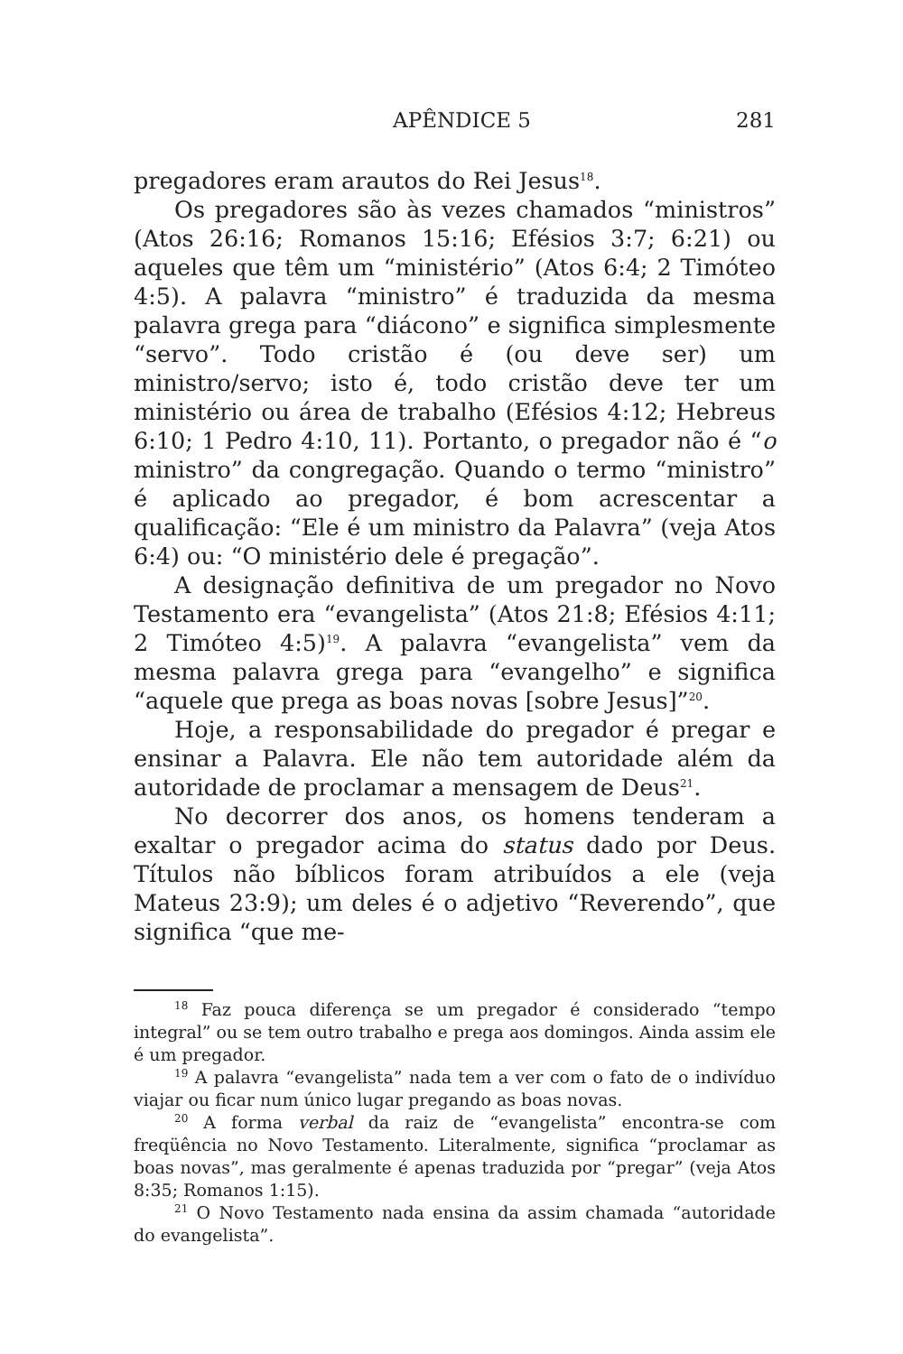APÊNDICE 5 281
pregadores eram arautos do Rei Jesus<sup>18</sup>.
Os pregadores são às vezes chamados “ministros” (Atos 26:16; Romanos 15:16; Efésios 3:7; 6:21) ou aqueles que têm um “ministério” (Atos 6:4; 2 Timóteo 4:5). A palavra “ministro” é traduzida da mesma palavra grega para “diácono” e significa simplesmente “servo”. Todo cristão é (ou deve ser) um ministro/servo; isto é, todo cristão deve ter um ministério ou área de trabalho (Efésios 4:12; Hebreus 6:10; 1 Pedro 4:10, 11). Portanto, o pregador não é “o ministro” da congregação. Quando o termo “ministro” é aplicado ao pregador, é bom acrescentar a qualificação: “Ele é um ministro da Palavra” (veja Atos 6:4) ou: “O ministério dele é pregação”.
A designação definitiva de um pregador no Novo Testamento era “evangelista” (Atos 21:8; Efésios 4:11; 2 Timóteo 4:5)<sup>19</sup>. A palavra “evangelista” vem da mesma palavra grega para “evangelho” e significa “aquele que prega as boas novas [sobre Jesus]”<sup>20</sup>.
Hoje, a responsabilidade do pregador é pregar e ensinar a Palavra. Ele não tem autoridade além da autoridade de proclamar a mensagem de Deus<sup>21</sup>.
No decorrer dos anos, os homens tenderam a exaltar o pregador acima do status dado por Deus. Títulos não bíblicos foram atribuídos a ele (veja Mateus 23:9); um deles é o adjetivo “Reverendo”, que significa “que me-
<sup>18</sup> Faz pouca diferença se um pregador é considerado “tempo integral” ou se tem outro trabalho e prega aos domingos. Ainda assim ele é um pregador.
<sup>19</sup> A palavra “evangelista” nada tem a ver com o fato de o indivíduo viajar ou ficar num único lugar pregando as boas novas.
<sup>20</sup> A forma verbal da raiz de “evangelista” encontra-se com freqüência no Novo Testamento. Literalmente, significa “proclamar as boas novas”, mas geralmente é apenas traduzida por “pregar” (veja Atos 8:35; Romanos 1:15).
<sup>21</sup> O Novo Testamento nada ensina da assim chamada “autoridade do evangelista”.